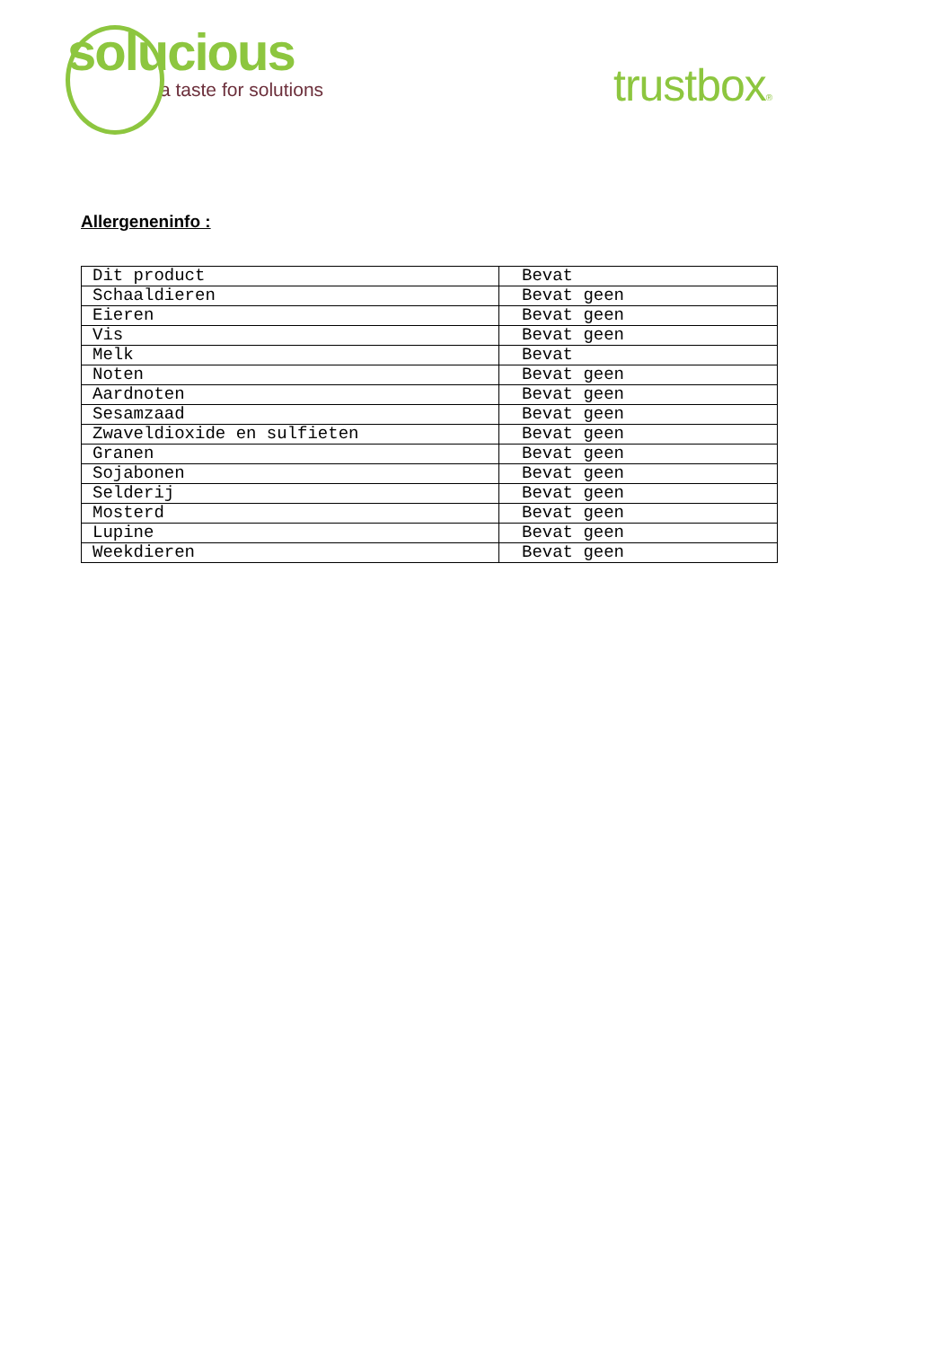solucious
a taste for solutions
trustbox®
Allergeneninfo :
| Dit product | Bevat |
| Schaaldieren | Bevat geen |
| Eieren | Bevat geen |
| Vis | Bevat geen |
| Melk | Bevat |
| Noten | Bevat geen |
| Aardnoten | Bevat geen |
| Sesamzaad | Bevat geen |
| Zwaveldioxide en sulfieten | Bevat geen |
| Granen | Bevat geen |
| Sojabonen | Bevat geen |
| Selderij | Bevat geen |
| Mosterd | Bevat geen |
| Lupine | Bevat geen |
| Weekdieren | Bevat geen |